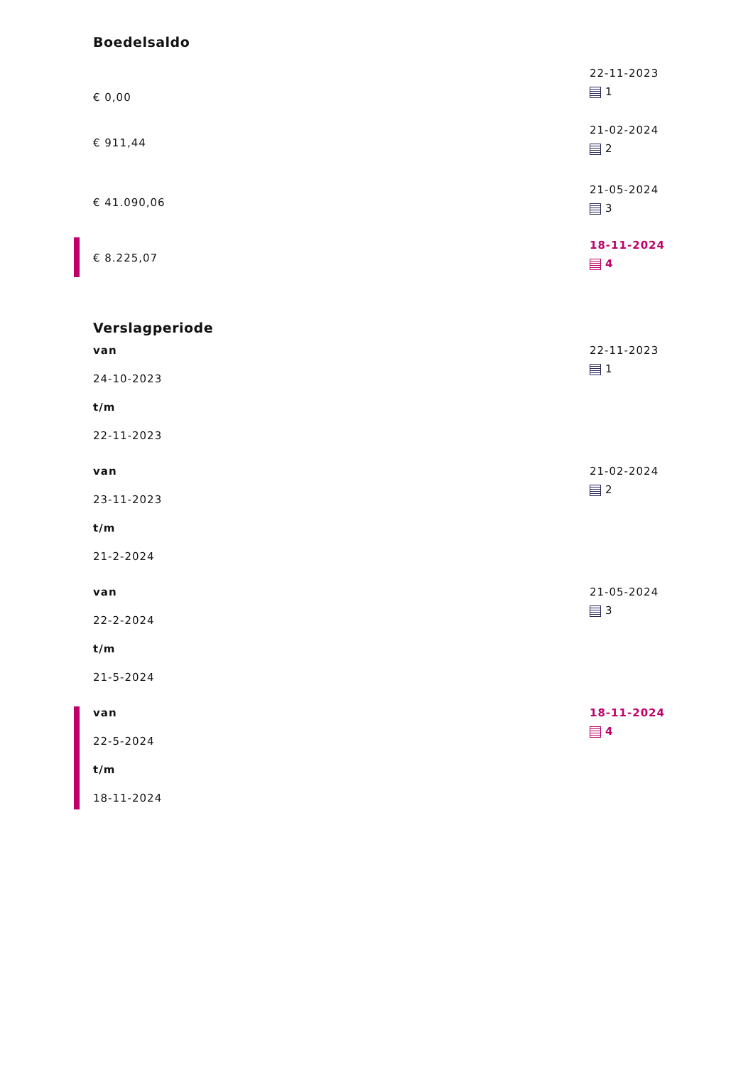Boedelsaldo
€ 0,00
22-11-2023
1
€ 911,44
21-02-2024
2
€ 41.090,06
21-05-2024
3
€ 8.225,07
18-11-2024
4
Verslagperiode
van
24-10-2023
t/m
22-11-2023
22-11-2023
1
van
23-11-2023
t/m
21-2-2024
21-02-2024
2
van
22-2-2024
t/m
21-5-2024
21-05-2024
3
van
22-5-2024
t/m
18-11-2024
18-11-2024
4